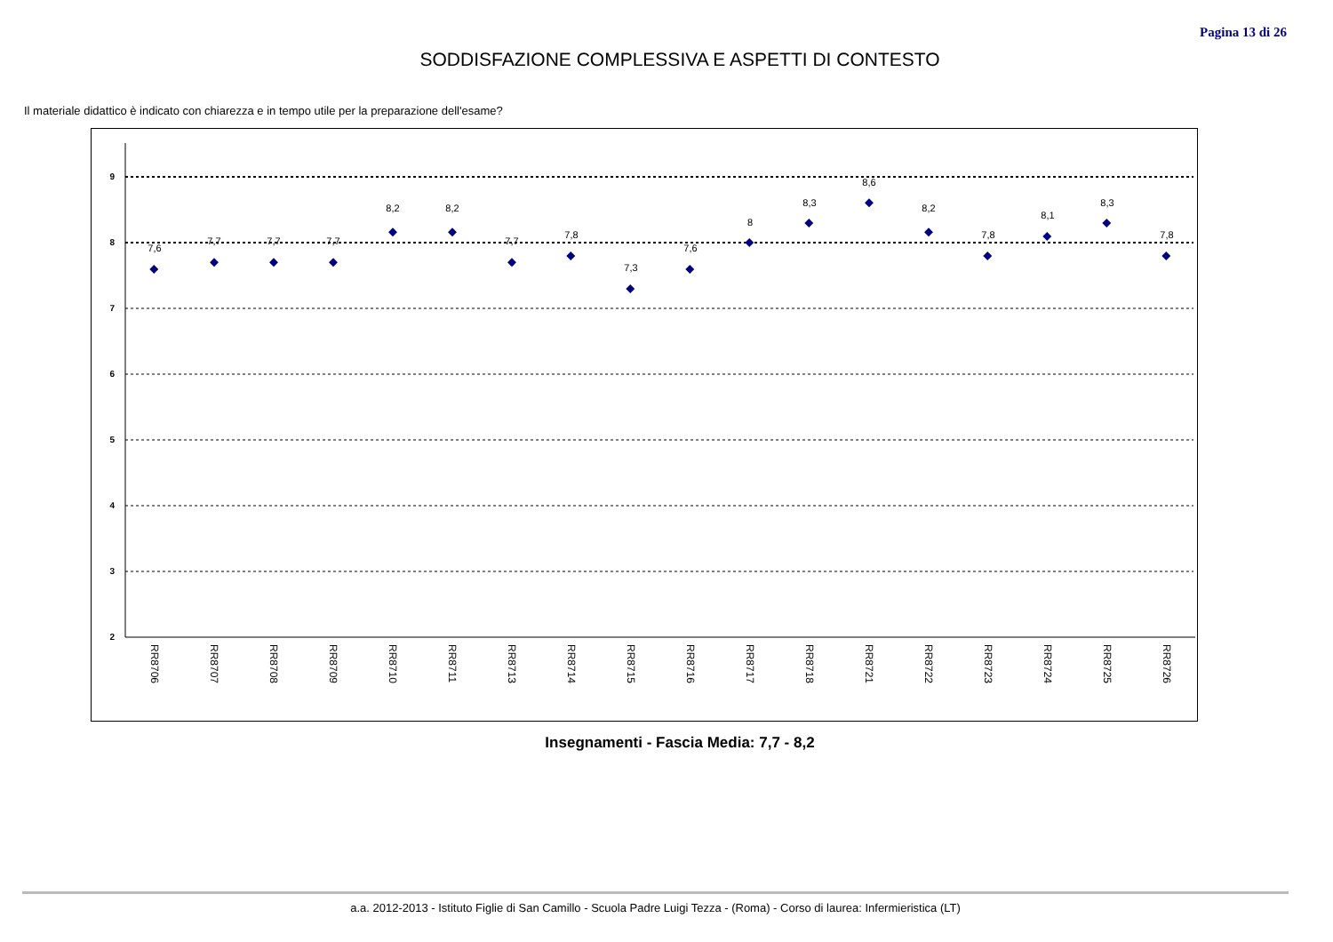Pagina 13 di 26
SODDISFAZIONE COMPLESSIVA E ASPETTI DI CONTESTO
Il materiale didattico è indicato con chiarezza e in tempo utile per la preparazione dell'esame?
9
8
7
6
5
4
3
2
7,6
7,7
7,7
7,7
8,2
8,2
7,7
7,8
7,3
7,6
8
8,3
8,6
8,2
7,8
8,1
8,3
7,8
RR8706
RR8707
RR8708
RR8709
RR8710
RR8711
RR8713
RR8714
RR8715
RR8716
RR8717
RR8718
RR8721
RR8722
RR8723
RR8724
RR8725
RR8726
Insegnamenti - Fascia Media: 7,7 - 8,2
a.a. 2012-2013 - Istituto Figlie di San Camillo - Scuola Padre Luigi Tezza - (Roma) - Corso di laurea: Infermieristica (LT)